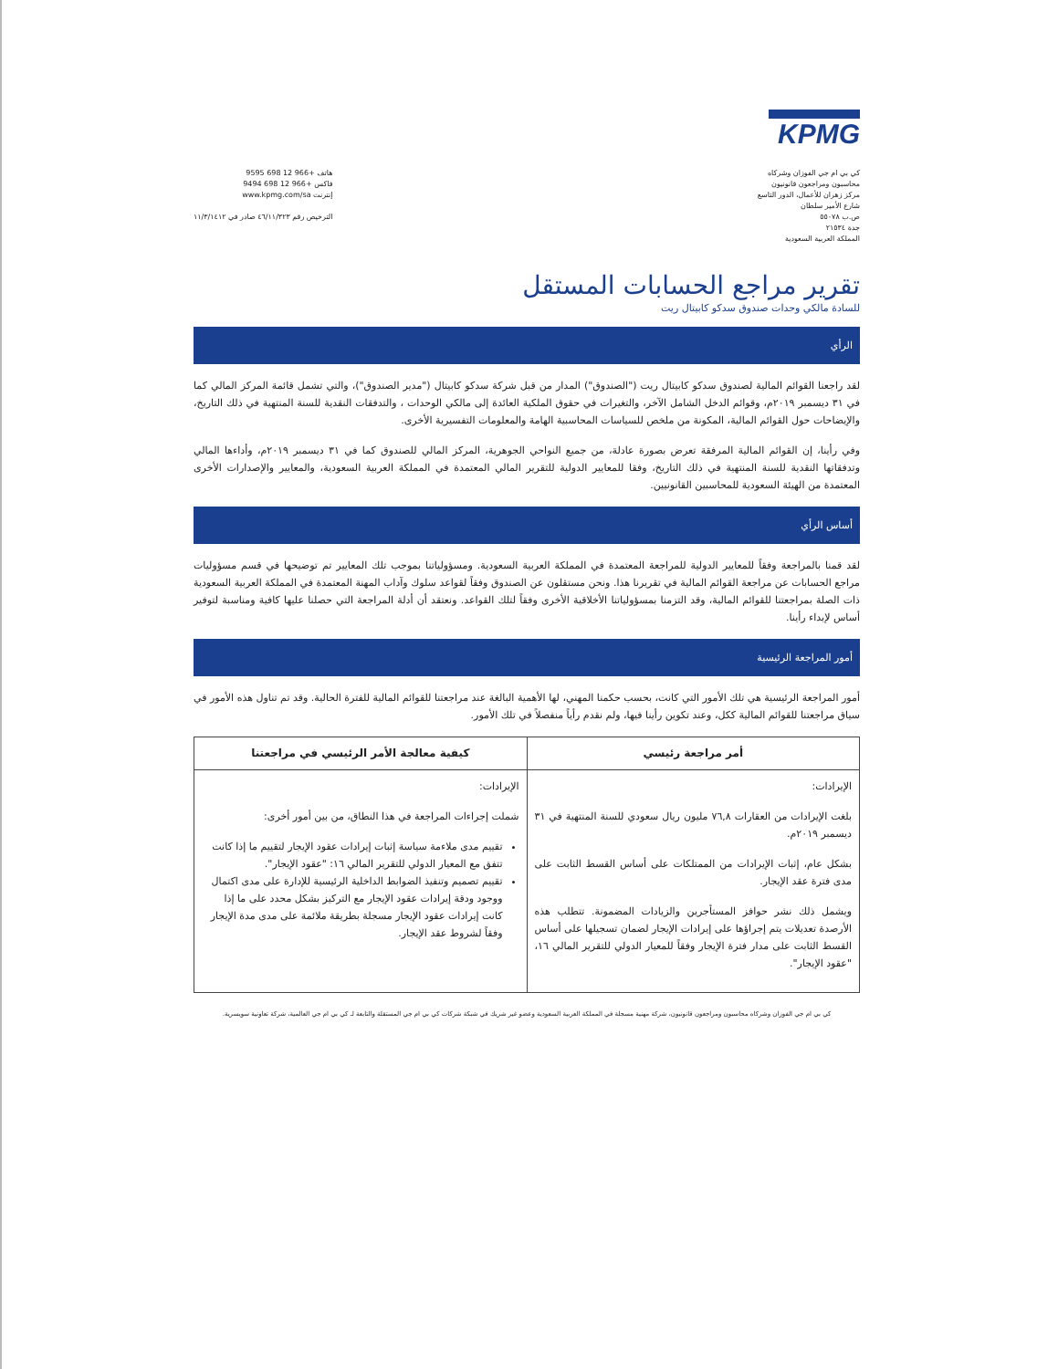KPMG
كي بي ام جي الفوزان وشركاه
محاسبون ومراجعون قانونيون
مركز زهران للأعمال، الدور التاسع
شارع الأمير سلطان
ص.ب ٥٥٠٧٨
جدة ٢١٥٣٤
المملكة العربية السعودية
هاتف +966 12 698 9595
فاكس +966 12 698 9494
إنترنت www.kpmg.com/sa
الترخيص رقم ٤٦/١١/٣٢٣ صادر في ١١/٣/١٤١٢
تقرير مراجع الحسابات المستقل
للسادة مالكي وحدات صندوق سدكو كابيتال ريت
الرأي
لقد راجعنا القوائم المالية لصندوق سدكو كابيتال ريت ("الصندوق") المدار من قبل شركة سدكو كابيتال ("مدير الصندوق")، والتي تشمل قائمة المركز المالي كما في ٣١ ديسمبر ٢٠١٩م، وقوائم الدخل الشامل الآخر، والتغيرات في حقوق الملكية العائدة إلى مالكي الوحدات ، والتدفقات النقدية للسنة المنتهية في ذلك التاريخ، والإيضاحات حول القوائم المالية، المكونة من ملخص للسياسات المحاسبية الهامة والمعلومات التفسيرية الأخرى.
وفي رأينا، إن القوائم المالية المرفقة تعرض بصورة عادلة، من جميع النواحي الجوهرية، المركز المالي للصندوق كما في ٣١ ديسمبر ٢٠١٩م، وأداءها المالي وتدفقاتها النقدية للسنة المنتهية في ذلك التاريخ، وفقا للمعايير الدولية للتقرير المالي المعتمدة في المملكة العربية السعودية، والمعايير والإصدارات الأخرى المعتمدة من الهيئة السعودية للمحاسبين القانونيين.
أساس الرأي
لقد قمنا بالمراجعة وفقاً للمعايير الدولية للمراجعة المعتمدة في المملكة العربية السعودية. ومسؤولياتنا بموجب تلك المعايير تم توضيحها في قسم مسؤوليات مراجع الحسابات عن مراجعة القوائم المالية في تقريرنا هذا. ونحن مستقلون عن الصندوق وفقاً لقواعد سلوك وآداب المهنة المعتمدة في المملكة العربية السعودية ذات الصلة بمراجعتنا للقوائم المالية، وقد التزمنا بمسؤولياتنا الأخلاقية الأخرى وفقاً لتلك القواعد. ونعتقد أن أدلة المراجعة التي حصلنا عليها كافية ومناسبة لتوفير أساس لإبداء رأينا.
أمور المراجعة الرئيسية
أمور المراجعة الرئيسية هي تلك الأمور التي كانت، بحسب حكمنا المهني، لها الأهمية البالغة عند مراجعتنا للقوائم المالية للفترة الحالية. وقد تم تناول هذه الأمور في سياق مراجعتنا للقوائم المالية ككل، وعند تكوين رأينا فيها، ولم نقدم رأياً منفصلاً في تلك الأمور.
| أمر مراجعة رئيسي | كيفية معالجة الأمر الرئيسي في مراجعتنا |
| --- | --- |
| الإيرادات: بلغت الإيرادات من العقارات ٧٦,٨ مليون ريال سعودي للسنة المنتهية في ٣١ ديسمبر ٢٠١٩م. بشكل عام، إثبات الإيرادات من الممتلكات على أساس القسط الثابت على مدى فترة عقد الإيجار. ويشمل ذلك نشر حوافز المستأجرين والزيادات المضمونة. تتطلب هذه الأرصدة تعديلات يتم إجراؤها على إيرادات الإيجار لضمان تسجيلها على أساس القسط الثابت على مدار فترة الإيجار وفقاً للمعيار الدولي للتقرير المالي ١٦، "عقود الإيجار". | الإيرادات: شملت إجراءات المراجعة في هذا النطاق، من بين أمور أخرى: تقييم مدى ملاءمة سياسة إثبات إيرادات عقود الإيجار لتقييم ما إذا كانت تتفق مع المعيار الدولي للتقرير المالي ١٦: "عقود الإيجار". تقييم تصميم وتنفيذ الضوابط الداخلية الرئيسية للإدارة على مدى اكتمال ووجود ودقة إيرادات عقود الإيجار مع التركيز بشكل محدد على ما إذا كانت إيرادات عقود الإيجار مسجلة بطريقة ملائمة على مدى مدة الإيجار وفقاً لشروط عقد الإيجار. |
كي بي ام جي الفوزان وشركاه محاسبون ومراجعون قانونيون، شركة مهنية مسجلة في المملكة العربية السعودية وعضو غير شريك في شبكة شركات كي بي ام جي المستقلة والتابعة لـ كي بي ام جي العالمية، شركة تعاونية سويسرية.